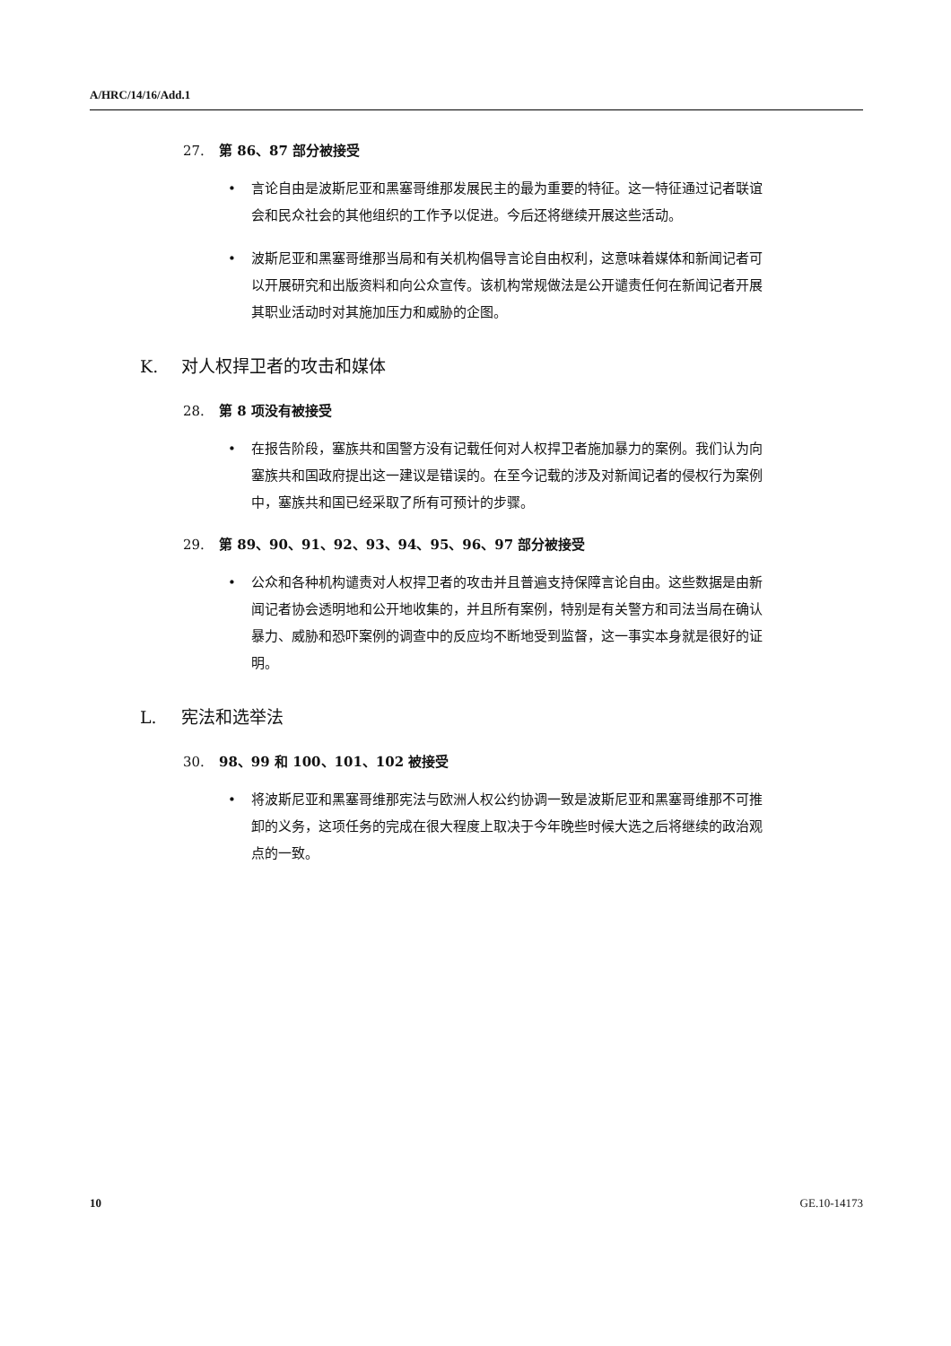A/HRC/14/16/Add.1
27. 第 86、87 部分被接受
• 言论自由是波斯尼亚和黑塞哥维那发展民主的最为重要的特征。这一特征通过记者联谊会和民众社会的其他组织的工作予以促进。今后还将继续开展这些活动。
• 波斯尼亚和黑塞哥维那当局和有关机构倡导言论自由权利，这意味着媒体和新闻记者可以开展研究和出版资料和向公众宣传。该机构常规做法是公开谴责任何在新闻记者开展其职业活动时对其施加压力和威胁的企图。
K. 对人权捍卫者的攻击和媒体
28. 第 8 项没有被接受
• 在报告阶段，塞族共和国警方没有记载任何对人权捍卫者施加暴力的案例。我们认为向塞族共和国政府提出这一建议是错误的。在至今记载的涉及对新闻记者的侵权行为案例中，塞族共和国已经采取了所有可预计的步骤。
29. 第 89、90、91、92、93、94、95、96、97 部分被接受
• 公众和各种机构谴责对人权捍卫者的攻击并且普遍支持保障言论自由。这些数据是由新闻记者协会透明地和公开地收集的，并且所有案例，特别是有关警方和司法当局在确认暴力、威胁和恐吓案例的调查中的反应均不断地受到监督，这一事实本身就是很好的证明。
L. 宪法和选举法
30. 98、99 和 100、101、102 被接受
• 将波斯尼亚和黑塞哥维那宪法与欧洲人权公约协调一致是波斯尼亚和黑塞哥维那不可推卸的义务，这项任务的完成在很大程度上取决于今年晚些时候大选之后将继续的政治观点的一致。
10 GE.10-14173